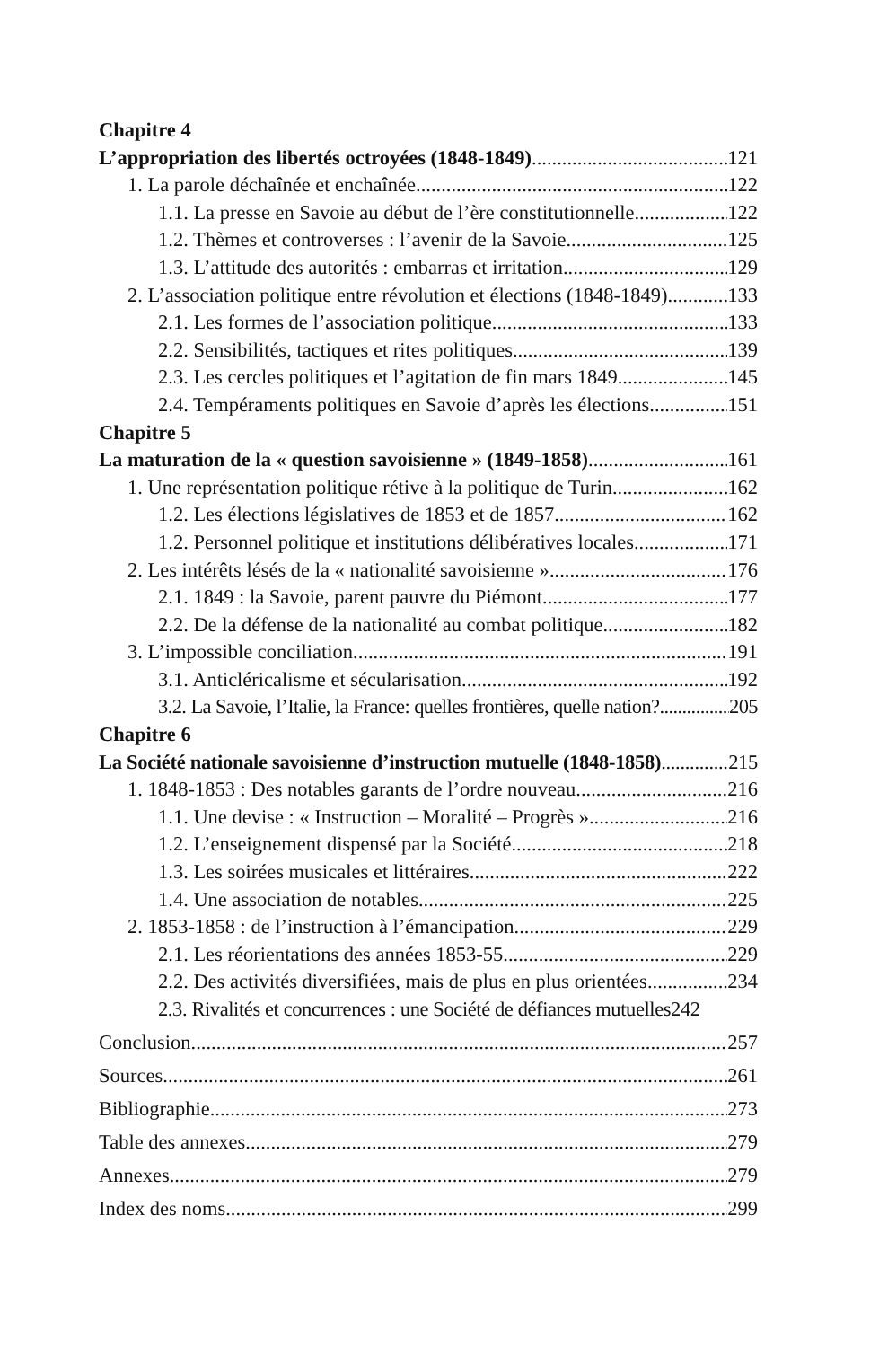Chapitre 4
L’appropriation des libertés octroyées (1848-1849) 121
1. La parole déchaînée et enchaînée 122
1.1. La presse en Savoie au début de l’ère constitutionnelle 122
1.2. Thèmes et controverses : l’avenir de la Savoie 125
1.3. L’attitude des autorités : embarras et irritation 129
2. L’association politique entre révolution et élections (1848-1849) 133
2.1. Les formes de l’association politique 133
2.2. Sensibilités, tactiques et rites politiques 139
2.3. Les cercles politiques et l’agitation de fin mars 1849 145
2.4. Tempéraments politiques en Savoie d’après les élections 151
Chapitre 5
La maturation de la « question savoisienne » (1849-1858) 161
1. Une représentation politique rétive à la politique de Turin 162
1.2. Les élections législatives de 1853 et de 1857 162
1.2. Personnel politique et institutions délibératives locales 171
2. Les intérêts lésés de la « nationalité savoisienne » 176
2.1. 1849 : la Savoie, parent pauvre du Piémont 177
2.2. De la défense de la nationalité au combat politique 182
3. L’impossible conciliation 191
3.1. Anticléricalisme et sécularisation 192
3.2. La Savoie, l’Italie, la France: quelles frontières, quelle nation? 205
Chapitre 6
La Société nationale savoisienne d’instruction mutuelle (1848-1858) 215
1. 1848-1853 : Des notables garants de l’ordre nouveau 216
1.1. Une devise : « Instruction – Moralité – Progrès » 216
1.2. L’enseignement dispensé par la Société 218
1.3. Les soirées musicales et littéraires 222
1.4. Une association de notables 225
2. 1853-1858 : de l’instruction à l’émancipation 229
2.1. Les réorientations des années 1853-55 229
2.2. Des activités diversifiées, mais de plus en plus orientées 234
2.3. Rivalités et concurrences : une Société de défiances mutuelles 242
Conclusion 257
Sources 261
Bibliographie 273
Table des annexes 279
Annexes 279
Index des noms 299